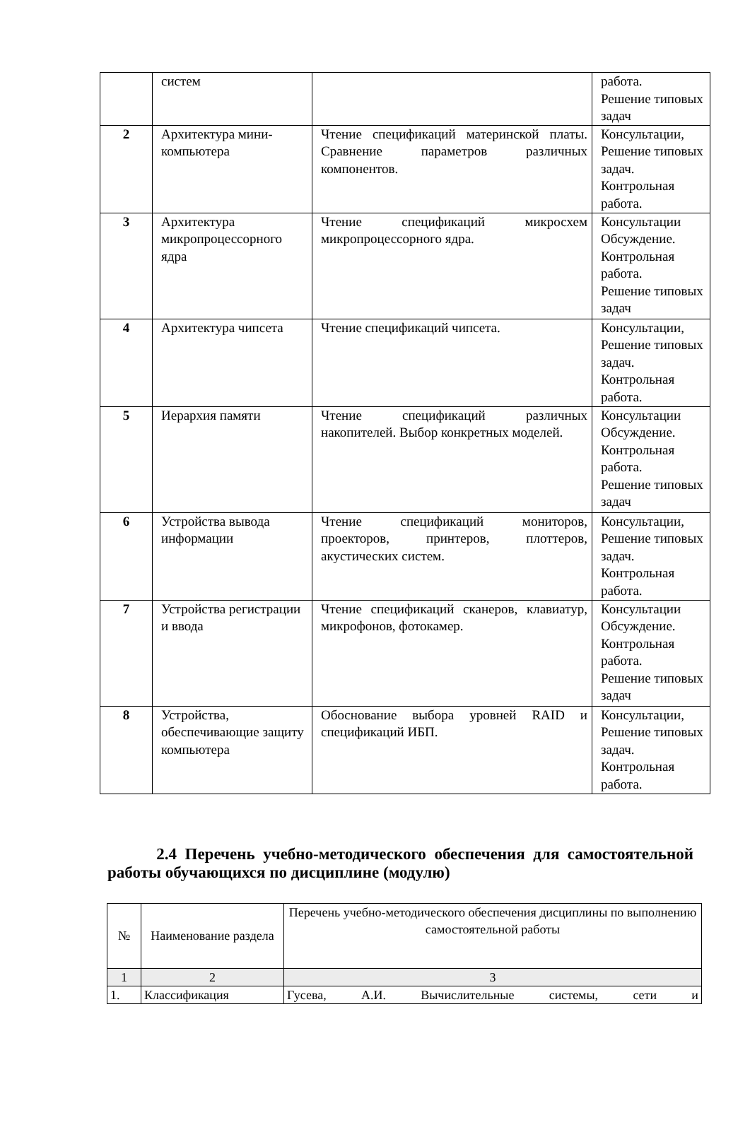| | систем | | работа. Решение типовых задач |
| 2 | Архитектура мини-компьютера | Чтение спецификаций материнской платы. Сравнение параметров различных компонентов. | Консультации, Решение типовых задач. Контрольная работа. |
| 3 | Архитектура микропроцессорного ядра | Чтение спецификаций микросхем микропроцессорного ядра. | Консультации Обсуждение. Контрольная работа. Решение типовых задач |
| 4 | Архитектура чипсета | Чтение спецификаций чипсета. | Консультации, Решение типовых задач. Контрольная работа. |
| 5 | Иерархия памяти | Чтение спецификаций различных накопителей. Выбор конкретных моделей. | Консультации Обсуждение. Контрольная работа. Решение типовых задач |
| 6 | Устройства вывода информации | Чтение спецификаций мониторов, проекторов, принтеров, плоттеров, акустических систем. | Консультации, Решение типовых задач. Контрольная работа. |
| 7 | Устройства регистрации и ввода | Чтение спецификаций сканеров, клавиатур, микрофонов, фотокамер. | Консультации Обсуждение. Контрольная работа. Решение типовых задач |
| 8 | Устройства, обеспечивающие защиту компьютера | Обоснование выбора уровней RAID и спецификаций ИБП. | Консультации, Решение типовых задач. Контрольная работа. |
2.4 Перечень учебно-методического обеспечения для самостоятельной работы обучающихся по дисциплине (модулю)
| № | Наименование раздела | Перечень учебно-методического обеспечения дисциплины по выполнению самостоятельной работы |
| --- | --- | --- |
| 1 | 2 | 3 |
| 1. | Классификация | Гусева, А.И. Вычислительные системы, сети и |